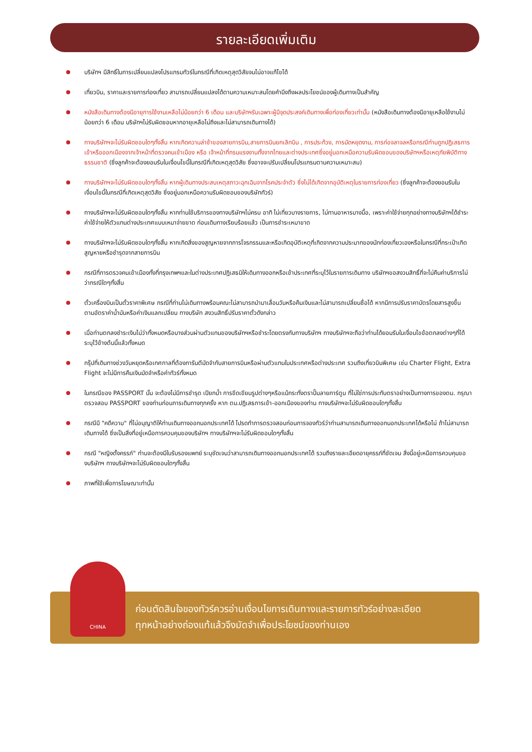รายละเอียดเพิ่มเติม
บริษัทฯ มีสิทธิ์ในการเปลี่ยนแปลงโปรแกรมทัวร์ในกรณีที่เกิดเหตุสุดวิสัยจนไม่อาจแก้ไขได้
เที่ยวบิน, ราคาและรายการท่องเที่ยว สามารถเปลี่ยนแปลงได้ตามความเหมาะสมโดยคำนึงถึงผลประโยชน์ของผู้เดินทางเป็นสำคัญ
หนังสือเดินทางต้องมีอายุการใช้งานเหลือไม่น้อยกว่า 6 เดือน และบริษัทฯรับเฉพาะผู้มีจุดประสงค์เดินทางเพื่อท่องเที่ยวเท่านั้น (หนังสือเดินทางต้องมีอายุเหลือใช้งานไม่น้อยกว่า 6 เดือน บริษัทฯไม่รับผิดชอบหากอายุเหลือไม่ถึงและไม่สามารถเดินทางได้)
ทางบริษัทฯจะไม่รับผิดชอบใดๆทั้งสิ้น หากเกิดความล่าช้าของสายการบิน,สายการบินยกเลิกบิน , การประท้วง, การนัดหยุดงาน, การก่อจลาจลหรือกรณีท่านถูกปฏิเสธการเข้าหรือออกเมืองจากเจ้าหน้าที่ตรวจคนเข้าเมือง หรือ เจ้าหน้าที่กรมแรงงานทั้งจากไทยและต่างประเทศซึ่งอยู่นอกเหนือความรับผิดชอบของบริษัทฯหรือเหตุภัยพิบัติทางธรรมชาติ (ซึ่งลูกค้าจะต้องยอมรับในเงื่อนไขนี้ในกรณีที่เกิดเหตุสุดวิสัย ซึ่งอาจจะปรับเปลี่ยนโปรแกรมตามความเหมาะสม)
ทางบริษัทฯจะไม่รับผิดชอบใดๆทั้งสิ้น หากผู้เดินทางประสบเหตุสภาวะฉุกเฉินจากโรคประจำตัว ซึ่งไม่ได้เกิดจากอุบัติเหตุในรายการท่องเที่ยว (ซึ่งลูกค้าจะต้องยอมรับในเงื่อนไขนี้ในกรณีที่เกิดเหตุสุดวิสัย ซึ่งอยู่นอกเหนือความรับผิดชอบของบริษัททัวร์)
ทางบริษัทฯจะไม่รับผิดชอบใดๆทั้งสิ้น หากท่านใช้บริการของทางบริษัทฯไม่ครบ อาทิ ไม่เที่ยวบางรายการ, ไม่ทานอาหารบางมื้อ, เพราะค่าใช้จ่ายทุกอย่างทางบริษัทฯได้ชำระค่าใช้จ่ายให้ตัวแทนต่างประเทศแบบเหมาจ่ายขาด ก่อนเดินทางเรียบร้อยแล้ว เป็นการชำระเหมาขาด
ทางบริษัทฯจะไม่รับผิดชอบใดๆทั้งสิ้น หากเกิดสิ่งของสูญหายจากการโจรกรรมและหรือเกิดอุบัติเหตุที่เกิดจากความประมาทของนักท่องเที่ยวเองหรือในกรณีที่กระเป๋าเกิดสูญหายหรือชำรุดจากสายการบิน
กรณีที่การตรวจคนเข้าเมืองทั้งที่กรุงเทพฯและในต่างประเทศปฏิเสธมิให้เดินทางออกหรือเข้าประเทศที่ระบุไว้ในรายการเดินทาง บริษัทฯขอสงวนสิทธิ์ที่จะไม่คืนค่าบริการไม่ว่ากรณีใดๆทั้งสิ้น
ตั๋วเครื่องบินเป็นตั๋วราคาพิเศษ กรณีที่ท่านไม่เดินทางพร้อมคณะไม่สามารถนำมาเลื่อนวันหรือคืนเงินและไม่สามารถเปลี่ยนชื่อได้ หากมีการปรับราคาบัตรโดยสารสูงขึ้น ตามอัตราค่าน้ำมันหรือค่าเงินแลกเปลี่ยน ทางบริษัท สงวนสิทธิ์ปรับราคาตั๋วดังกล่าว
เมื่อท่านตกลงชำระเงินไม่ว่าทั้งหมดหรือบางส่วนผ่านตัวแทนของบริษัทฯหรือชำระโดยตรงกับทางบริษัทฯ ทางบริษัทฯจะถือว่าท่านได้ยอมรับในเงื่อนไขข้อตกลงต่างๆที่ได้ระบุไว้ข้างต้นนี้แล้วทั้งหมด
กรุ๊ปที่เดินทางช่วงวันหยุดหรือเทศกาลที่ต้องการันตีมัดจำกับสายการบินหรือผ่านตัวแทนในประเทศหรือต่างประเทศ รวมถึงเที่ยวบินพิเศษ เช่น Charter Flight, Extra Flight จะไม่มีการคืนเงินมัดจำหรือค่าทัวร์ทั้งหมด
ในกรณีของ PASSPORT นั้น จะต้องไม่มีการชำรุด เปียกน้ำ การขีดเขียนรูปต่างๆหรือแม้กระทั่งตราปั๊มลายการ์ตูน ที่ไม่ใช่การประทับตราอย่างเป็นทางการของตม. กรุณาตรวจสอบ PASSPORT ของท่านก่อนการเดินทางทุกครั้ง หาก ตม.ปฏิเสธการเข้า-ออกเมืองของท่าน ทางบริษัทฯจะไม่รับผิดชอบใดๆทั้งสิ้น
กรณีมี "คดีความ" ที่ไม่อนุญาติให้ท่านเดินทางออกนอกประเทศได้ โปรดทำการตรวจสอบก่อนการจองทัวร์ว่าท่านสามารถเดินทางออกนอกประเทศได้หรือไม่ ถ้าไม่สามารถเดินทางได้ ซึ่งเป็นสิ่งที่อยู่เหนือการควบคุมของบริษัทฯ ทางบริษัทฯจะไม่รับผิดชอบใดๆทั้งสิ้น
กรณี "หญิงตั้งครรภ์" ท่านจะต้องมีใบรับรองแพทย์ ระบุชัดเจนว่าสามารถเดินทางออกนอกประเทศได้ รวมถึงรายละเอียดอายุครรภ์ที่ชัดเจน สิ่งนี้อยู่เหนือการควบคุมของบริษัทฯ ทางบริษัทฯจะไม่รับผิดชอบใดๆทั้งสิ้น
ภาพที่ใช้เพื่อการโฆษณาเท่านั้น
CHINA
ก่อนตัดสินใจของทัวร์ควรอ่านเงื่อนไขการเดินทางและรายการทัวร์อย่างละเอียด
ทุกหน้าอย่างถ่องแท้แล้วจึงมัดจำเพื่อประโยชน์ของท่านเอง